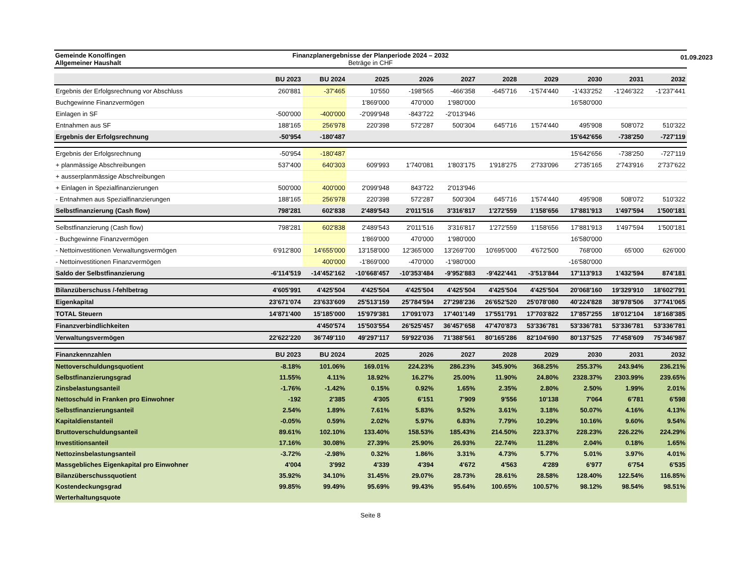01.09.2023
Gemeinde Konolfingen
Allgemeiner Haushalt
Finanzplanergebnisse der Planperiode 2024 – 2032
Beträge in CHF
| | BU 2023 | BU 2024 | 2025 | 2026 | 2027 | 2028 | 2029 | 2030 | 2031 | 2032 |
| --- | --- | --- | --- | --- | --- | --- | --- | --- | --- | --- |
| Ergebnis der Erfolgsrechnung vor Abschluss | 260'881 | -37'465 | 10'550 | -198'565 | -466'358 | -645'716 | -1'574'440 | -1'433'252 | -1'246'322 | -1'237'441 |
| Buchgewinne Finanzvermögen | | | 1'869'000 | 470'000 | 1'980'000 | | | 16'580'000 | | |
| Einlagen in SF | -500'000 | -400'000 | -2'099'948 | -843'722 | -2'013'946 | | | | | |
| Entnahmen aus SF | 188'165 | 256'978 | 220'398 | 572'287 | 500'304 | 645'716 | 1'574'440 | 495'908 | 508'072 | 510'322 |
| Ergebnis der Erfolgsrechnung | -50'954 | -180'487 | | | | | | 15'642'656 | -738'250 | -727'119 |
| Ergebnis der Erfolgsrechnung | -50'954 | -180'487 | | | | | | 15'642'656 | -738'250 | -727'119 |
| + planmässige Abschreibungen | 537'400 | 640'303 | 609'993 | 1'740'081 | 1'803'175 | 1'918'275 | 2'733'096 | 2'735'165 | 2'743'916 | 2'737'622 |
| + ausserplanmässige Abschreibungen | | | | | | | | | | |
| + Einlagen in Spezialfinanzierungen | 500'000 | 400'000 | 2'099'948 | 843'722 | 2'013'946 | | | | | |
| - Entnahmen aus Spezialfinanzierungen | 188'165 | 256'978 | 220'398 | 572'287 | 500'304 | 645'716 | 1'574'440 | 495'908 | 508'072 | 510'322 |
| Selbstfinanzierung (Cash flow) | 798'281 | 602'838 | 2'489'543 | 2'011'516 | 3'316'817 | 1'272'559 | 1'158'656 | 17'881'913 | 1'497'594 | 1'500'181 |
| Selbstfinanzierung (Cash flow) | 798'281 | 602'838 | 2'489'543 | 2'011'516 | 3'316'817 | 1'272'559 | 1'158'656 | 17'881'913 | 1'497'594 | 1'500'181 |
| - Buchgewinne Finanzvermögen | | | 1'869'000 | 470'000 | 1'980'000 | | | 16'580'000 | | |
| - Nettoinvestitionen Verwaltungsvermögen | 6'912'800 | 14'655'000 | 13'158'000 | 12'365'000 | 13'269'700 | 10'695'000 | 4'672'500 | 768'000 | 65'000 | 626'000 |
| - Nettoinvestitionen Finanzvermögen | | 400'000 | -1'869'000 | -470'000 | -1'980'000 | | | -16'580'000 | | |
| Saldo der Selbstfinanzierung | -6'114'519 | -14'452'162 | -10'668'457 | -10'353'484 | -9'952'883 | -9'422'441 | -3'513'844 | 17'113'913 | 1'432'594 | 874'181 |
| Bilanzüberschuss /-fehlbetrag | 4'605'991 | 4'425'504 | 4'425'504 | 4'425'504 | 4'425'504 | 4'425'504 | 4'425'504 | 20'068'160 | 19'329'910 | 18'602'791 |
| Eigenkapital | 23'671'074 | 23'633'609 | 25'513'159 | 25'784'594 | 27'298'236 | 26'652'520 | 25'078'080 | 40'224'828 | 38'978'506 | 37'741'065 |
| TOTAL Steuern | 14'871'400 | 15'185'000 | 15'979'381 | 17'091'073 | 17'401'149 | 17'551'791 | 17'703'822 | 17'857'255 | 18'012'104 | 18'168'385 |
| Finanzverbindlichkeiten | | 4'450'574 | 15'503'554 | 26'525'457 | 36'457'658 | 47'470'873 | 53'336'781 | 53'336'781 | 53'336'781 | 53'336'781 |
| Verwaltungsvermögen | 22'622'220 | 36'749'110 | 49'297'117 | 59'922'036 | 71'388'561 | 80'165'286 | 82'104'690 | 80'137'525 | 77'458'609 | 75'346'987 |
| Finanzkennzahlen | BU 2023 | BU 2024 | 2025 | 2026 | 2027 | 2028 | 2029 | 2030 | 2031 | 2032 |
| Nettoverschuldungsquotient | -8.18% | 101.06% | 169.01% | 224.23% | 286.23% | 345.90% | 368.25% | 255.37% | 243.94% | 236.21% |
| Selbstfinanzierungsgrad | 11.55% | 4.11% | 18.92% | 16.27% | 25.00% | 11.90% | 24.80% | 2328.37% | 2303.99% | 239.65% |
| Zinsbelastungsanteil | -1.76% | -1.42% | 0.15% | 0.92% | 1.65% | 2.35% | 2.80% | 2.50% | 1.99% | 2.01% |
| Nettoschuld in Franken pro Einwohner | -192 | 2'385 | 4'305 | 6'151 | 7'909 | 9'556 | 10'138 | 7'064 | 6'781 | 6'598 |
| Selbstfinanzierungsanteil | 2.54% | 1.89% | 7.61% | 5.83% | 9.52% | 3.61% | 3.18% | 50.07% | 4.16% | 4.13% |
| Kapitaldienstanteil | -0.05% | 0.59% | 2.02% | 5.97% | 6.83% | 7.79% | 10.29% | 10.16% | 9.60% | 9.54% |
| Bruttoverschuldungsanteil | 89.61% | 102.10% | 133.40% | 158.53% | 185.43% | 214.50% | 223.37% | 228.23% | 226.22% | 224.29% |
| Investitionsanteil | 17.16% | 30.08% | 27.39% | 25.90% | 26.93% | 22.74% | 11.28% | 2.04% | 0.18% | 1.65% |
| Nettozinsbelastungsanteil | -3.72% | -2.98% | 0.32% | 1.86% | 3.31% | 4.73% | 5.77% | 5.01% | 3.97% | 4.01% |
| Massgebliches Eigenkapital pro Einwohner | 4'004 | 3'992 | 4'339 | 4'394 | 4'672 | 4'563 | 4'289 | 6'977 | 6'754 | 6'535 |
| Bilanzüberschussquotient | 35.92% | 34.10% | 31.45% | 29.07% | 28.73% | 28.61% | 28.58% | 128.40% | 122.54% | 116.85% |
| Kostendeckungsgrad | 99.85% | 99.49% | 95.69% | 99.43% | 95.64% | 100.65% | 100.57% | 98.12% | 98.54% | 98.51% |
| Werterhaltungsquote | | | | | | | | | | |
Seite 8